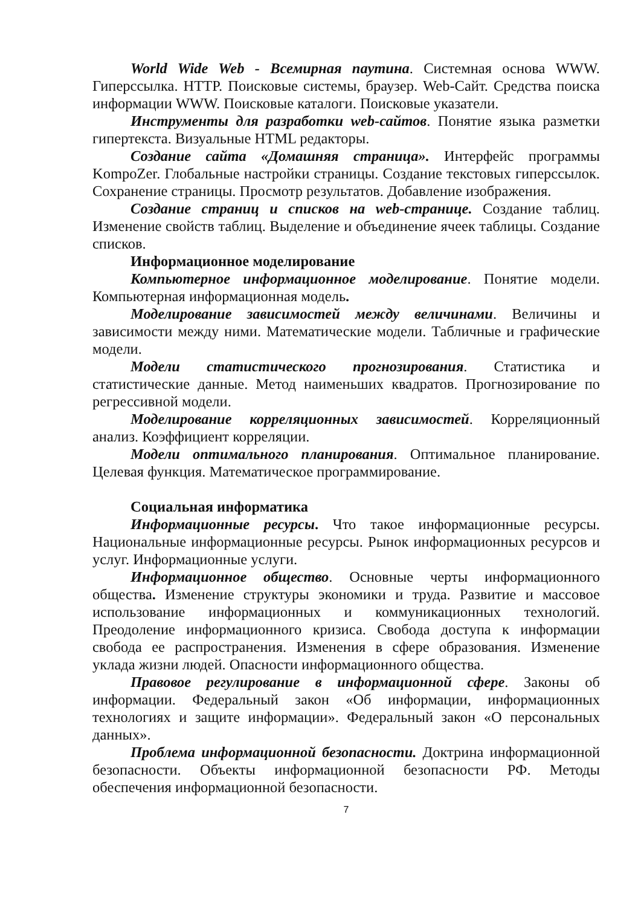World Wide Web - Всемирная паутина. Системная основа WWW. Гиперссылка. HTTP. Поисковые системы, браузер. Web-Сайт. Средства поиска информации WWW. Поисковые каталоги. Поисковые указатели.
Инструменты для разработки web-сайтов. Понятие языка разметки гипертекста. Визуальные HTML редакторы.
Создание сайта «Домашняя страница». Интерфейс программы KompoZer. Глобальные настройки страницы. Создание текстовых гиперссылок. Сохранение страницы. Просмотр результатов. Добавление изображения.
Создание страниц и списков на web-странице. Создание таблиц. Изменение свойств таблиц. Выделение и объединение ячеек таблицы. Создание списков.
Информационное моделирование
Компьютерное информационное моделирование. Понятие модели. Компьютерная информационная модель.
Моделирование зависимостей между величинами. Величины и зависимости между ними. Математические модели. Табличные и графические модели.
Модели статистического прогнозирования. Статистика и статистические данные. Метод наименьших квадратов. Прогнозирование по регрессивной модели.
Моделирование корреляционных зависимостей. Корреляционный анализ. Коэффициент корреляции.
Модели оптимального планирования. Оптимальное планирование. Целевая функция. Математическое программирование.
Социальная информатика
Информационные ресурсы. Что такое информационные ресурсы. Национальные информационные ресурсы. Рынок информационных ресурсов и услуг. Информационные услуги.
Информационное общество. Основные черты информационного общества. Изменение структуры экономики и труда. Развитие и массовое использование информационных и коммуникационных технологий. Преодоление информационного кризиса. Свобода доступа к информации свобода ее распространения. Изменения в сфере образования. Изменение уклада жизни людей. Опасности информационного общества.
Правовое регулирование в информационной сфере. Законы об информации. Федеральный закон «Об информации, информационных технологиях и защите информации». Федеральный закон «О персональных данных».
Проблема информационной безопасности. Доктрина информационной безопасности. Объекты информационной безопасности РФ. Методы обеспечения информационной безопасности.
7